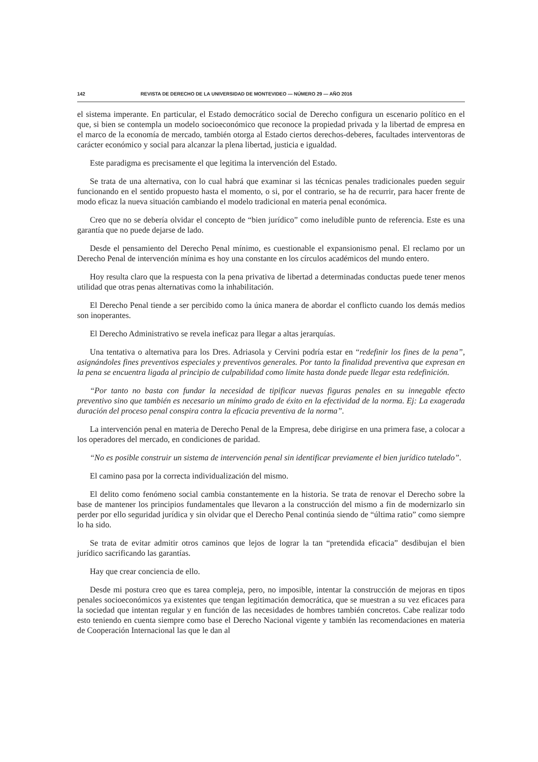142 REVISTA DE DERECHO DE LA UNIVERSIDAD DE MONTEVIDEO — NÚMERO 29 — AÑO 2016
el sistema imperante. En particular, el Estado democrático social de Derecho configura un escenario político en el que, si bien se contempla un modelo socioeconómico que reconoce la propiedad privada y la libertad de empresa en el marco de la economía de mercado, también otorga al Estado ciertos derechos-deberes, facultades interventoras de carácter económico y social para alcanzar la plena libertad, justicia e igualdad.
Este paradigma es precisamente el que legitima la intervención del Estado.
Se trata de una alternativa, con lo cual habrá que examinar si las técnicas penales tradicionales pueden seguir funcionando en el sentido propuesto hasta el momento, o si, por el contrario, se ha de recurrir, para hacer frente de modo eficaz la nueva situación cambiando el modelo tradicional en materia penal económica.
Creo que no se debería olvidar el concepto de “bien jurídico” como ineludible punto de referencia. Este es una garantía que no puede dejarse de lado.
Desde el pensamiento del Derecho Penal mínimo, es cuestionable el expansionismo penal. El reclamo por un Derecho Penal de intervención mínima es hoy una constante en los círculos académicos del mundo entero.
Hoy resulta claro que la respuesta con la pena privativa de libertad a determinadas conductas puede tener menos utilidad que otras penas alternativas como la inhabilitación.
El Derecho Penal tiende a ser percibido como la única manera de abordar el conflicto cuando los demás medios son inoperantes.
El Derecho Administrativo se revela ineficaz para llegar a altas jerarquías.
Una tentativa o alternativa para los Dres. Adriasola y Cervini podría estar en “redefinir los fines de la pena”, asignándoles fines preventivos especiales y preventivos generales. Por tanto la finalidad preventiva que expresan en la pena se encuentra ligada al principio de culpabilidad como límite hasta donde puede llegar esta redefinición.
“Por tanto no basta con fundar la necesidad de tipificar nuevas figuras penales en su innegable efecto preventivo sino que también es necesario un mínimo grado de éxito en la efectividad de la norma. Ej: La exagerada duración del proceso penal conspira contra la eficacia preventiva de la norma”.
La intervención penal en materia de Derecho Penal de la Empresa, debe dirigirse en una primera fase, a colocar a los operadores del mercado, en condiciones de paridad.
“No es posible construir un sistema de intervención penal sin identificar previamente el bien jurídico tutelado”.
El camino pasa por la correcta individualización del mismo.
El delito como fenómeno social cambia constantemente en la historia. Se trata de renovar el Derecho sobre la base de mantener los principios fundamentales que llevaron a la construcción del mismo a fin de modernizarlo sin perder por ello seguridad jurídica y sin olvidar que el Derecho Penal continúa siendo de “última ratio” como siempre lo ha sido.
Se trata de evitar admitir otros caminos que lejos de lograr la tan “pretendida eficacia” desdibujan el bien jurídico sacrificando las garantías.
Hay que crear conciencia de ello.
Desde mi postura creo que es tarea compleja, pero, no imposible, intentar la construcción de mejoras en tipos penales socioeconómicos ya existentes que tengan legitimación democrática, que se muestran a su vez eficaces para la sociedad que intentan regular y en función de las necesidades de hombres también concretos. Cabe realizar todo esto teniendo en cuenta siempre como base el Derecho Nacional vigente y también las recomendaciones en materia de Cooperación Internacional las que le dan al